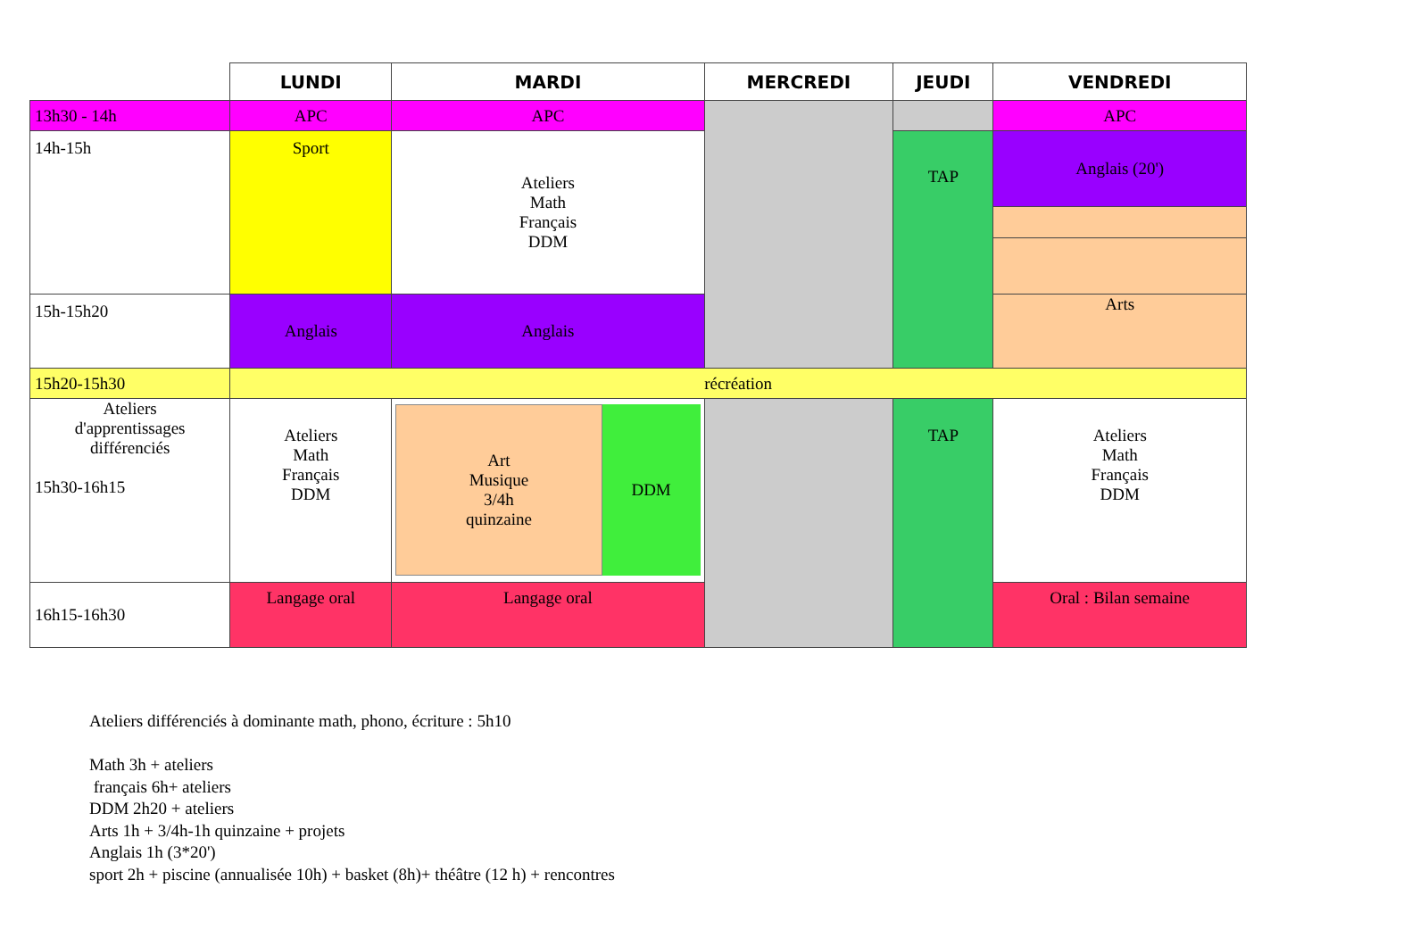| | LUNDI | MARDI | MERCREDI | JEUDI | VENDREDI |
| --- | --- | --- | --- | --- | --- |
| 13h30 - 14h | APC | APC | | | APC |
| 14h-15h | Sport | Ateliers Math Français DDM | | TAP | Anglais (20') |
| 15h-15h20 | Anglais | Anglais | | | Arts |
| 15h20-15h30 | récréation | | | | |
| Ateliers d'apprentissages différenciés 15h30-16h15 | Ateliers Math Français DDM | Art Musique 3/4h quinzaine DDM | | TAP | Ateliers Math Français DDM |
| 16h15-16h30 | Langage oral | Langage oral | | | Oral : Bilan semaine |
Ateliers différenciés à dominante math, phono, écriture : 5h10
Math 3h + ateliers
français 6h+ ateliers
DDM 2h20 + ateliers
Arts 1h + 3/4h-1h quinzaine + projets
Anglais 1h (3*20')
sport 2h + piscine (annualisée 10h) + basket (8h)+ théâtre (12 h) + rencontres